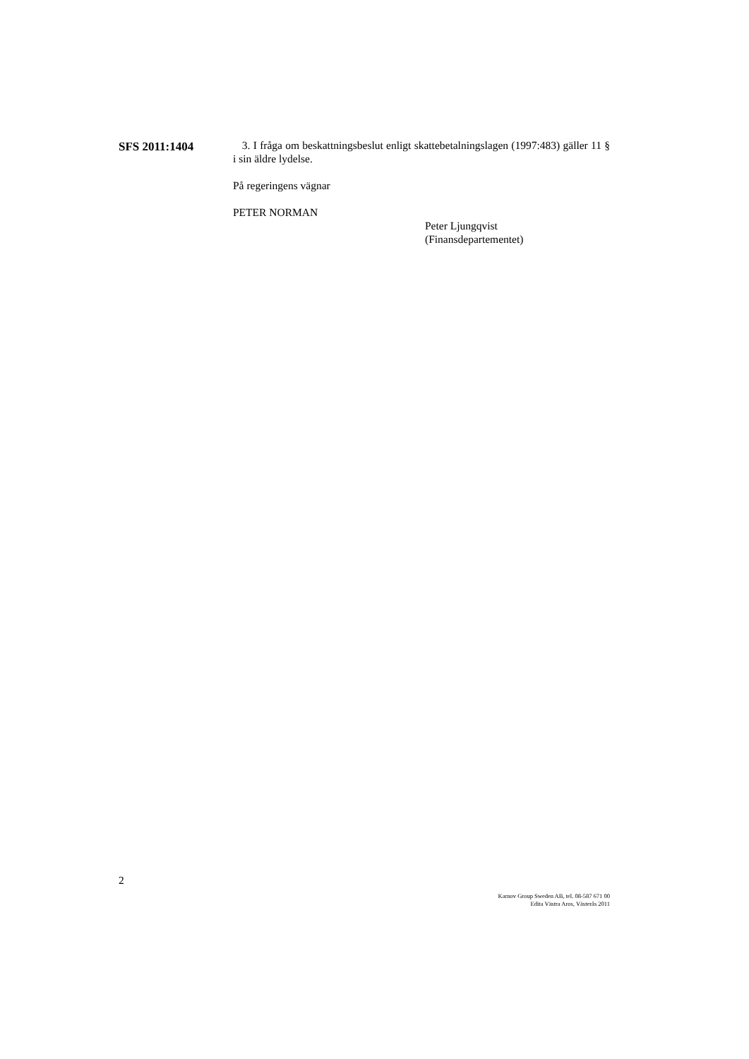SFS 2011:1404
3. I fråga om beskattningsbeslut enligt skattebetalningslagen (1997:483) gäller 11 § i sin äldre lydelse.
På regeringens vägnar
PETER NORMAN
Peter Ljungqvist
(Finansdepartementet)
2
Karnov Group Sweden AB, tel. 08-587 671 00
Edita Västra Aros, Västerås 2011